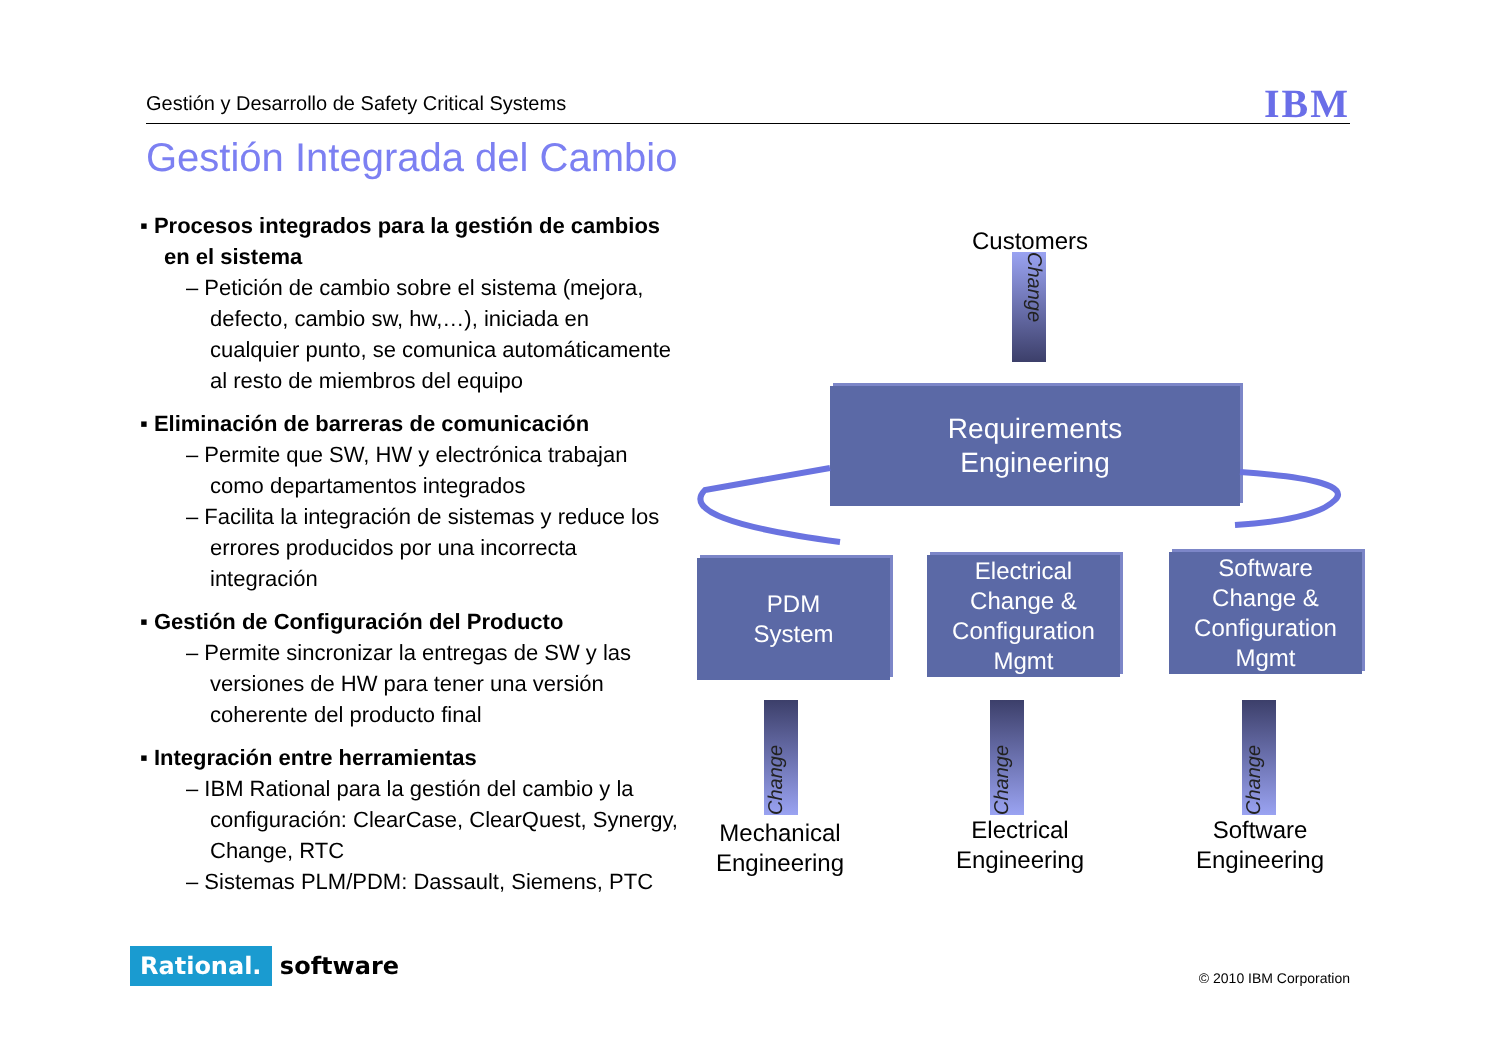Gestión y Desarrollo de Safety Critical Systems IBM
Gestión Integrada del Cambio
▪ Procesos integrados para la gestión de cambios en el sistema
– Petición de cambio sobre el sistema (mejora, defecto, cambio sw, hw,…), iniciada en cualquier punto, se comunica automáticamente al resto de miembros del equipo
▪ Eliminación de barreras de comunicación
– Permite que SW, HW y electrónica trabajan como departamentos integrados
– Facilita la integración de sistemas y reduce los errores producidos por una incorrecta integración
▪ Gestión de Configuración del Producto
– Permite sincronizar la entregas de SW y las versiones de HW para tener una versión coherente del producto final
▪ Integración entre herramientas
– IBM Rational para la gestión del cambio y la configuración: ClearCase, ClearQuest, Synergy, Change, RTC
– Sistemas PLM/PDM: Dassault, Siemens, PTC
Customers
Change
Requirements
Engineering
PDM
System
Electrical
Change &
Configuration
Mgmt
Software
Change &
Configuration
Mgmt
Change
Change
Change
Mechanical
Engineering
Electrical
Engineering
Software
Engineering
Rational. software © 2010 IBM Corporation